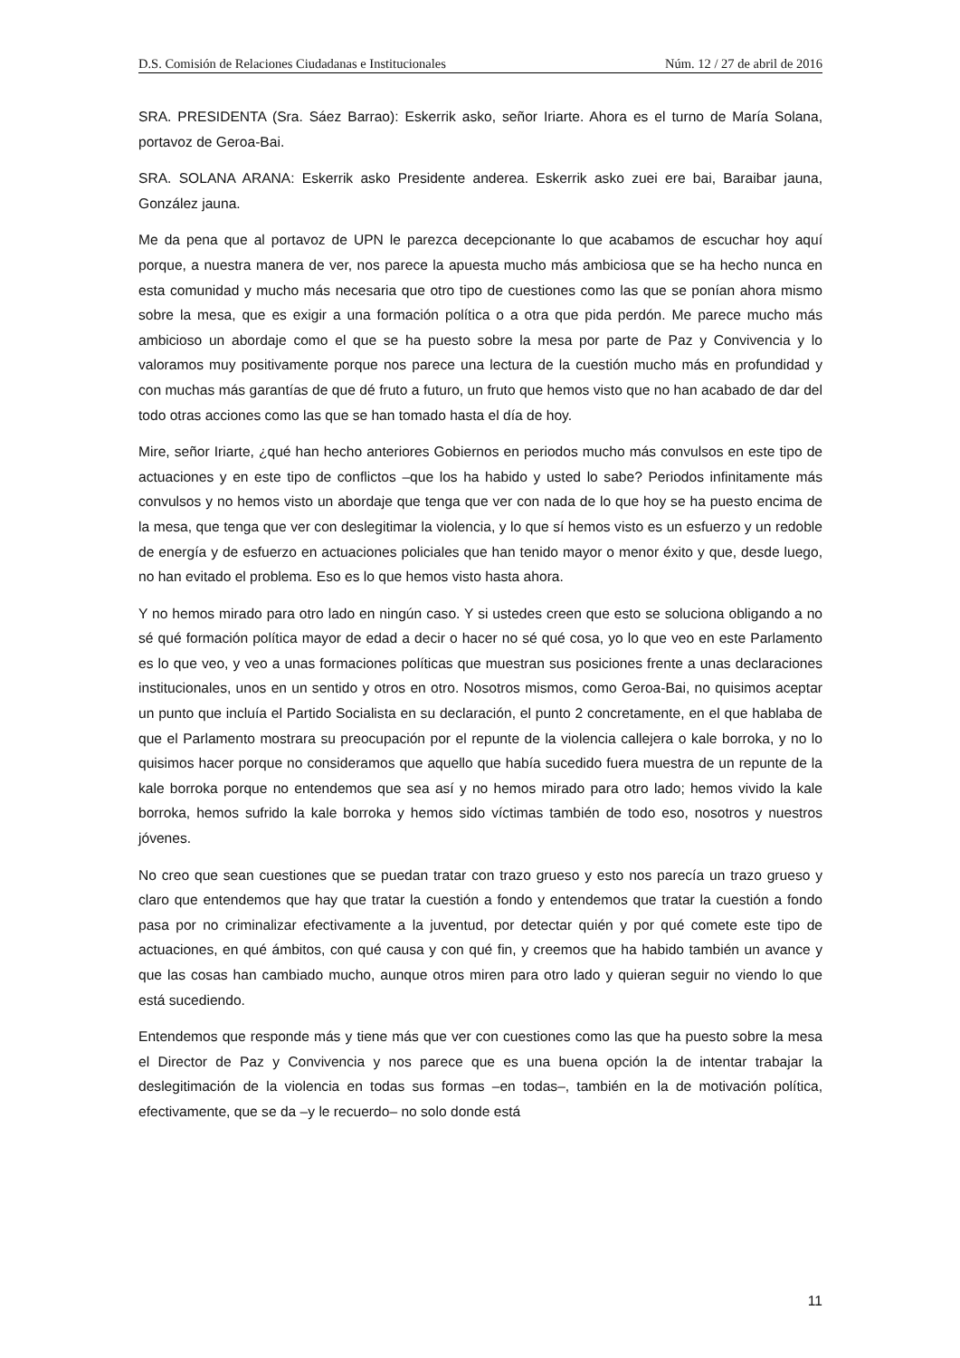D.S. Comisión de Relaciones Ciudadanas e Institucionales Núm. 12 / 27 de abril de 2016
SRA. PRESIDENTA (Sra. Sáez Barrao): Eskerrik asko, señor Iriarte. Ahora es el turno de María Solana, portavoz de Geroa-Bai.
SRA. SOLANA ARANA: Eskerrik asko Presidente anderea. Eskerrik asko zuei ere bai, Baraibar jauna, González jauna.
Me da pena que al portavoz de UPN le parezca decepcionante lo que acabamos de escuchar hoy aquí porque, a nuestra manera de ver, nos parece la apuesta mucho más ambiciosa que se ha hecho nunca en esta comunidad y mucho más necesaria que otro tipo de cuestiones como las que se ponían ahora mismo sobre la mesa, que es exigir a una formación política o a otra que pida perdón. Me parece mucho más ambicioso un abordaje como el que se ha puesto sobre la mesa por parte de Paz y Convivencia y lo valoramos muy positivamente porque nos parece una lectura de la cuestión mucho más en profundidad y con muchas más garantías de que dé fruto a futuro, un fruto que hemos visto que no han acabado de dar del todo otras acciones como las que se han tomado hasta el día de hoy.
Mire, señor Iriarte, ¿qué han hecho anteriores Gobiernos en periodos mucho más convulsos en este tipo de actuaciones y en este tipo de conflictos –que los ha habido y usted lo sabe? Periodos infinitamente más convulsos y no hemos visto un abordaje que tenga que ver con nada de lo que hoy se ha puesto encima de la mesa, que tenga que ver con deslegitimar la violencia, y lo que sí hemos visto es un esfuerzo y un redoble de energía y de esfuerzo en actuaciones policiales que han tenido mayor o menor éxito y que, desde luego, no han evitado el problema. Eso es lo que hemos visto hasta ahora.
Y no hemos mirado para otro lado en ningún caso. Y si ustedes creen que esto se soluciona obligando a no sé qué formación política mayor de edad a decir o hacer no sé qué cosa, yo lo que veo en este Parlamento es lo que veo, y veo a unas formaciones políticas que muestran sus posiciones frente a unas declaraciones institucionales, unos en un sentido y otros en otro. Nosotros mismos, como Geroa-Bai, no quisimos aceptar un punto que incluía el Partido Socialista en su declaración, el punto 2 concretamente, en el que hablaba de que el Parlamento mostrara su preocupación por el repunte de la violencia callejera o kale borroka, y no lo quisimos hacer porque no consideramos que aquello que había sucedido fuera muestra de un repunte de la kale borroka porque no entendemos que sea así y no hemos mirado para otro lado; hemos vivido la kale borroka, hemos sufrido la kale borroka y hemos sido víctimas también de todo eso, nosotros y nuestros jóvenes.
No creo que sean cuestiones que se puedan tratar con trazo grueso y esto nos parecía un trazo grueso y claro que entendemos que hay que tratar la cuestión a fondo y entendemos que tratar la cuestión a fondo pasa por no criminalizar efectivamente a la juventud, por detectar quién y por qué comete este tipo de actuaciones, en qué ámbitos, con qué causa y con qué fin, y creemos que ha habido también un avance y que las cosas han cambiado mucho, aunque otros miren para otro lado y quieran seguir no viendo lo que está sucediendo.
Entendemos que responde más y tiene más que ver con cuestiones como las que ha puesto sobre la mesa el Director de Paz y Convivencia y nos parece que es una buena opción la de intentar trabajar la deslegitimación de la violencia en todas sus formas –en todas–, también en la de motivación política, efectivamente, que se da –y le recuerdo– no solo donde está
11